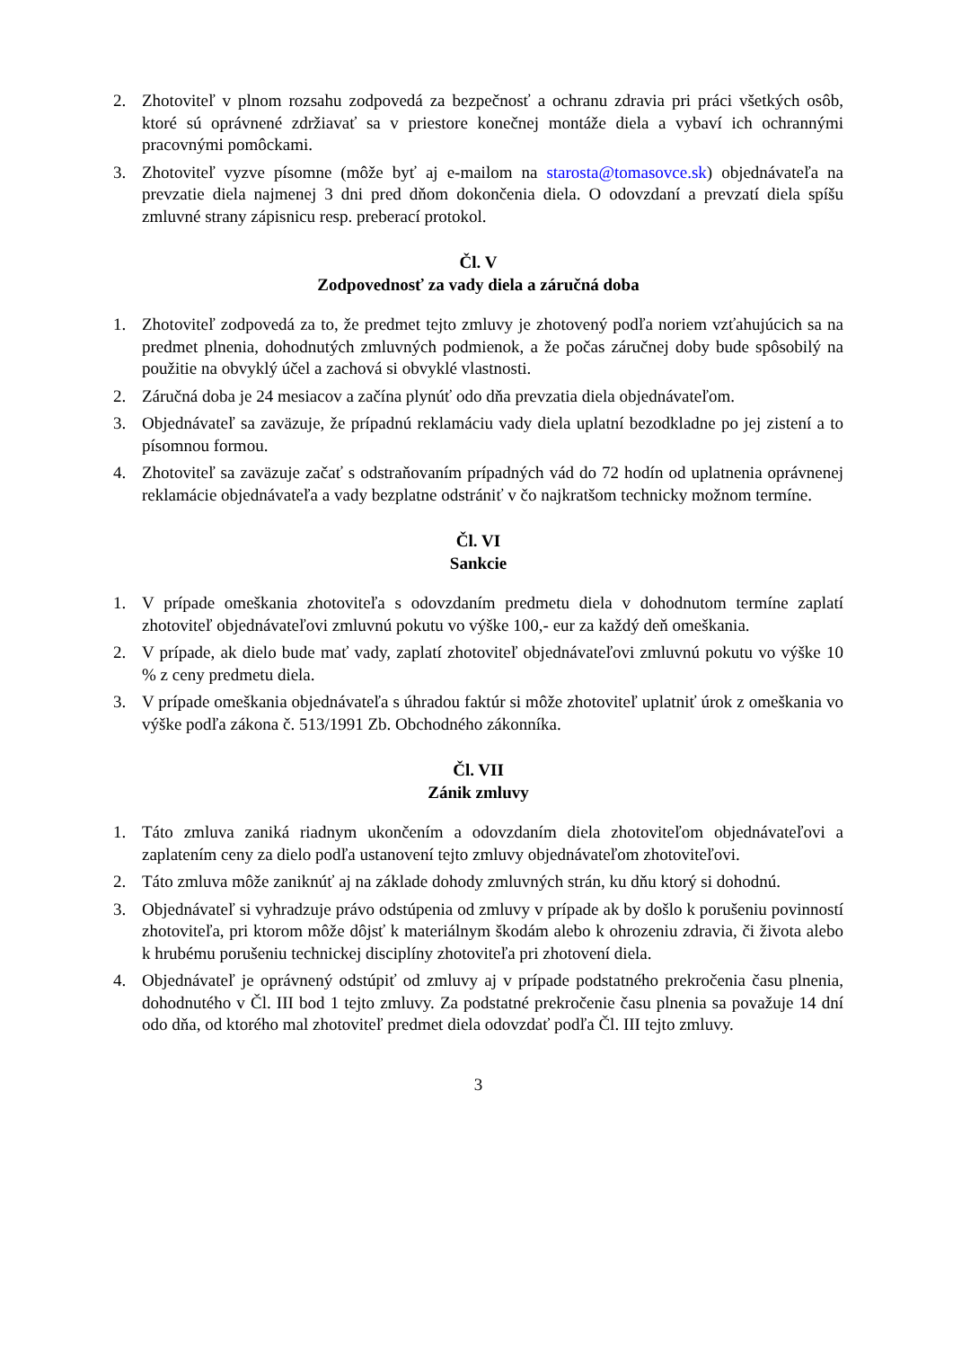2. Zhotoviteľ v plnom rozsahu zodpovedá za bezpečnosť a ochranu zdravia pri práci všetkých osôb, ktoré sú oprávnené zdržiavať sa v priestore konečnej montáže diela a vybaví ich ochrannými pracovnými pomôckami.
3. Zhotoviteľ vyzve písomne (môže byť aj e-mailom na starosta@tomasovce.sk) objednávateľa na prevzatie diela najmenej 3 dni pred dňom dokončenia diela. O odovzdaní a prevzatí diela spíšu zmluvné strany zápisnicu resp. preberací protokol.
Čl. V
Zodpovednosť za vady diela a záručná doba
1. Zhotoviteľ zodpovedá za to, že predmet tejto zmluvy je zhotovený podľa noriem vzťahujúcich sa na predmet plnenia, dohodnutých zmluvných podmienok, a že počas záručnej doby bude spôsobilý na použitie na obvyklý účel a zachová si obvyklé vlastnosti.
2. Záručná doba je 24 mesiacov a začína plynúť odo dňa prevzatia diela objednávateľom.
3. Objednávateľ sa zaväzuje, že prípadnú reklamáciu vady diela uplatní bezodkladne po jej zistení a to písomnou formou.
4. Zhotoviteľ sa zaväzuje začať s odstraňovaním prípadných vád do 72 hodín od uplatnenia oprávnenej reklamácie objednávateľa a vady bezplatne odstrániť v čo najkratšom technicky možnom termíne.
Čl. VI
Sankcie
1. V prípade omeškania zhotoviteľa s odovzdaním predmetu diela v dohodnutom termíne zaplatí zhotoviteľ objednávateľovi zmluvnú pokutu vo výške 100,- eur za každý deň omeškania.
2. V prípade, ak dielo bude mať vady, zaplatí zhotoviteľ objednávateľovi zmluvnú pokutu vo výške 10 % z ceny predmetu diela.
3. V prípade omeškania objednávateľa s úhradou faktúr si môže zhotoviteľ uplatniť úrok z omeškania vo výške podľa zákona č. 513/1991 Zb. Obchodného zákonníka.
Čl. VII
Zánik zmluvy
1. Táto zmluva zaniká riadnym ukončením a odovzdaním diela zhotoviteľom objednávateľovi a zaplatením ceny za dielo podľa ustanovení tejto zmluvy objednávateľom zhotoviteľovi.
2. Táto zmluva môže zaniknúť aj na základe dohody zmluvných strán, ku dňu ktorý si dohodnú.
3. Objednávateľ si vyhradzuje právo odstúpenia od zmluvy v prípade ak by došlo k porušeniu povinností zhotoviteľa, pri ktorom môže dôjsť k materiálnym škodám alebo k ohrozeniu zdravia, či života alebo k hrubému porušeniu technickej disciplíny zhotoviteľa pri zhotovení diela.
4. Objednávateľ je oprávnený odstúpiť od zmluvy aj v prípade podstatného prekročenia času plnenia, dohodnutého v Čl. III bod 1 tejto zmluvy. Za podstatné prekročenie času plnenia sa považuje 14 dní odo dňa, od ktorého mal zhotoviteľ predmet diela odovzdať podľa Čl. III tejto zmluvy.
3